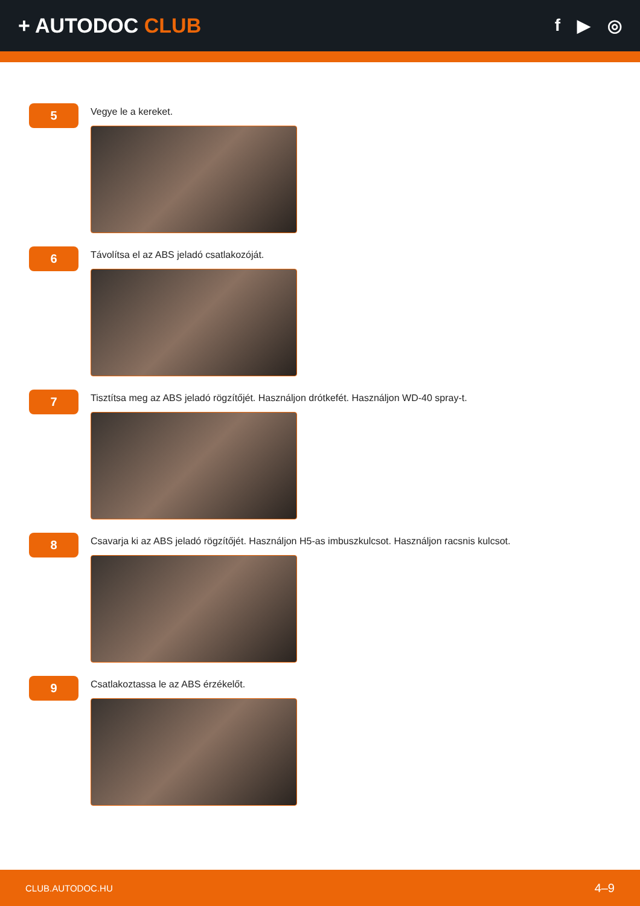+ AUTODOC CLUB
f ▶ ◎
5
Vegye le a kereket.
6
Távolítsa el az ABS jeladó csatlakozóját.
7
Tisztítsa meg az ABS jeladó rögzítőjét. Használjon drótkefét. Használjon WD-40 spray-t.
8
Csavarja ki az ABS jeladó rögzítőjét. Használjon H5-as imbuszkulcsot. Használjon racsnis kulcsot.
9
Csatlakoztassa le az ABS érzékelőt.
CLUB.AUTODOC.HU 4–9